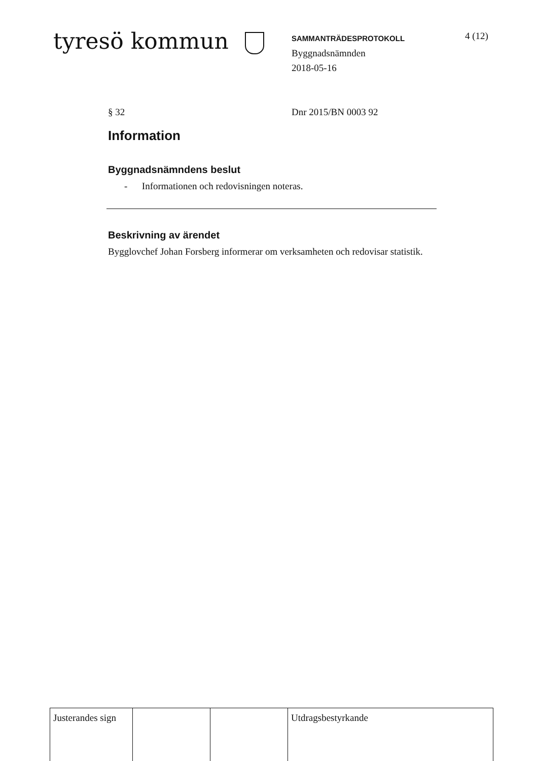tyresö kommun
SAMMANTRÄDESPROTOKOLL
Byggnadsnämnden
2018-05-16
4 (12)
§ 32 Dnr 2015/BN 0003 92
Information
Byggnadsnämndens beslut
- Informationen och redovisningen noteras.
Beskrivning av ärendet
Bygglovchef Johan Forsberg informerar om verksamheten och redovisar statistik.
| Justerandes sign | | | Utdragsbestyrkande |